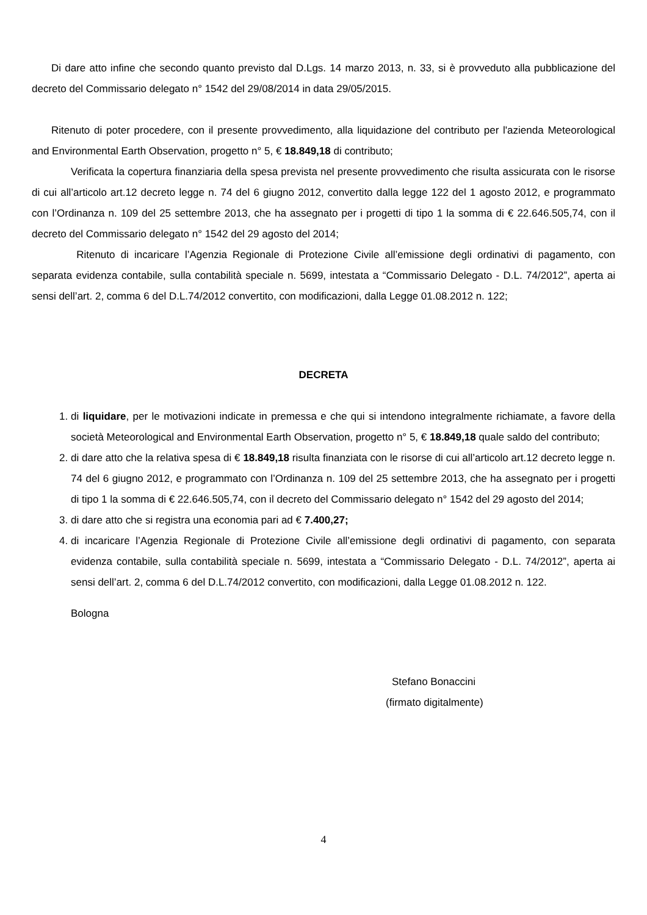Di dare atto infine che secondo quanto previsto dal D.Lgs. 14 marzo 2013, n. 33, si è provveduto alla pubblicazione del decreto del Commissario delegato n° 1542 del 29/08/2014 in data 29/05/2015.
Ritenuto di poter procedere, con il presente provvedimento, alla liquidazione del contributo per l'azienda Meteorological and Environmental Earth Observation, progetto n° 5, € 18.849,18 di contributo;
Verificata la copertura finanziaria della spesa prevista nel presente provvedimento che risulta assicurata con le risorse di cui all’articolo art.12 decreto legge n. 74 del 6 giugno 2012, convertito dalla legge 122 del 1 agosto 2012, e programmato con l’Ordinanza n. 109 del 25 settembre 2013, che ha assegnato per i progetti di tipo 1 la somma di € 22.646.505,74, con il decreto del Commissario delegato n° 1542 del 29 agosto del 2014;
Ritenuto di incaricare l’Agenzia Regionale di Protezione Civile all’emissione degli ordinativi di pagamento, con separata evidenza contabile, sulla contabilità speciale n. 5699, intestata a “Commissario Delegato - D.L. 74/2012”, aperta ai sensi dell’art. 2, comma 6 del D.L.74/2012 convertito, con modificazioni, dalla Legge 01.08.2012 n. 122;
DECRETA
1. di liquidare, per le motivazioni indicate in premessa e che qui si intendono integralmente richiamate, a favore della società Meteorological and Environmental Earth Observation, progetto n° 5, € 18.849,18 quale saldo del contributo;
2. di dare atto che la relativa spesa di € 18.849,18 risulta finanziata con le risorse di cui all’articolo art.12 decreto legge n. 74 del 6 giugno 2012, e programmato con l’Ordinanza n. 109 del 25 settembre 2013, che ha assegnato per i progetti di tipo 1 la somma di € 22.646.505,74, con il decreto del Commissario delegato n° 1542 del 29 agosto del 2014;
3. di dare atto che si registra una economia pari ad € 7.400,27;
4. di incaricare l’Agenzia Regionale di Protezione Civile all’emissione degli ordinativi di pagamento, con separata evidenza contabile, sulla contabilità speciale n. 5699, intestata a “Commissario Delegato - D.L. 74/2012”, aperta ai sensi dell’art. 2, comma 6 del D.L.74/2012 convertito, con modificazioni, dalla Legge 01.08.2012 n. 122.
Bologna
Stefano Bonaccini
(firmato digitalmente)
4